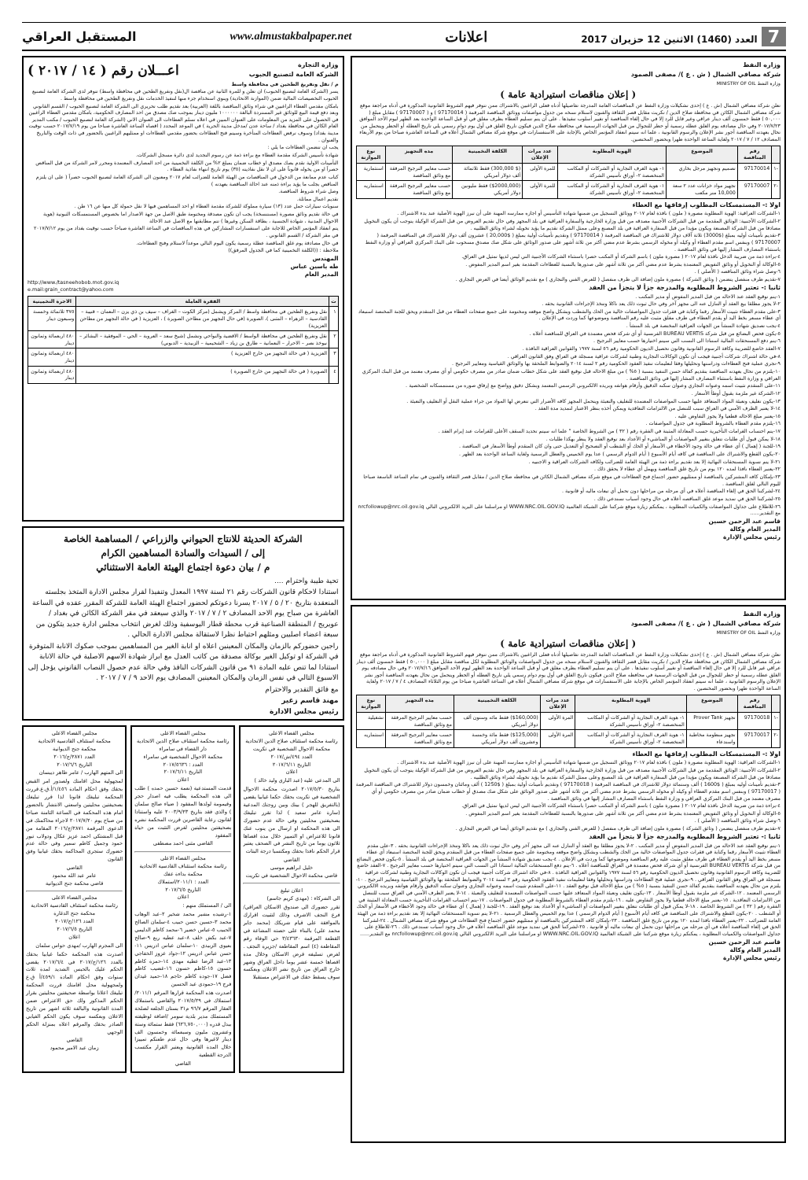7 العدد (1460) الاثنين 12 حزيران 2017
اعلانات
www.almustakbalpaper.net المستقبل العراقي
وزاره النفط
شركة مصافي الشمال ( ش . ع )/ مصفى الصمود
وزارة النفط MINISTRY OF OIL
( إعلان مناقصات استيرادية عامة )
تعلن شركة مصافي الشمال (ش . ع ) إحدى تشكيلات وزارة النفط عن المناقصات العامة المدرجة تفاصيلها أدناه فعلى الراغبين بالاشتراك ممن تتوفر فيهم الشروط القانونية المذكورة في أدناه مراجعة موقع شركة مصافي الشمال الكائن في محافظة صلاح الدين / تكريت مقابل قصر الثقافة والفنون لاستلام نسخه من جدول مواصفات ووثائق المناقصة المرقمة ( 97170014 ) و ( 97170007 ) مقابل مبلغ ( ٥٠,٠٠٠ ) فقط خمسون ألف دينار عراقي وغير قابل للرد إلا في حال إلغاء المناقصة أو تغيير أسلوب تنفيذها . على أن يتم تسليم العطاء بظرف مغلق في أو قبل الساعة الواحدة بعد الظهر ليوم الأحد الموافق ٢٠١٧/٧/٢٣ وفي حال مصادفه يوم الغلق عطله رسمية أو حظر للتجوال من قبل الجهات الرسمية في محافظه صلاح الدين فيكون تاريخ الغلق في أول يوم دوام رسمي يلي تاريخ العطله أو الحظر ويتحمل من تحال بعهدته المناقصة أجور نشر الإعلان والرسوم القانونية ، علما انه سيتم انعقاد المؤتمر الخاص بالإجابة على الاستفسارات في موقع شركة مصافي الشمال أعلاه في الساعة العاشرة صباحا من يوم الأربعاء المصادف ١٢ / ٧ / ٢٠١٧ ولغاية الساعة الواحدة ظهرا وبحضور المختصين.
| | رقم المناقصة | الموضوع | الهوية المطلوبة | عدد مرات الإعلان | الكلفة التخمينية | مده التجهيز | نوع الموازنة |
| --- | --- | --- | --- | --- | --- | --- | --- |
| -١ | 97170014 | تصميم وتجهيز مرجل بخاري | ١- هوية الغرف التجارية أو الشركات أو المكاتب المتخصصة ٢- أوراق تأسيس الشركة | للمرة الأولى | ($ 300,000) فقط ثلاثمائة ألف دولار أمريكي | حسب معايير الترجيح المرفقة مع وثائق المناقصة | استثمارية |
| -٢ | 97170007 | تجهيز مواد خزانات عدد ٢ سعة 10,000 متر مكعب | ١- هوية الغرف التجارية أو الشركات أو المكاتب المتخصصة ٢- أوراق تأسيس الشركة | للمرة الأولى | ($2000,000) فقط مليونين دولار أمريكي | حسب معايير الترجيح المرفقة مع وثائق المناقصة | استثماريه |
اولا :- المستمسكات المطلوب إرفاقها مع العطاء
١-الشركات العراقية: الهوية المطلوبة مصورة ( ملون ) نافذة لعام ٢٠١٧ ووثائق التسجيل من ضمنها شهادة التأسيس أو اجازه ممارسه المهنة على أن تبرز الهوية الأصلية عند بدء الاشتراك .
٢-الشركات الأجنبية: الوثائق المقدمة من قبل الشركات الأجنبية مصدقه من قبل وزارة الخارجية والسفارة العراقية في بلد المجهز وفي حال تقديم العروض من قبل الشركة الوكيلة يتوجب أن يكون التخويل مصادقا من قبل الشركة المصنعة ويكون مؤيدا من قبل السفارة العراقية في بلد المصنع وعلى ممثل الشركة تقديم ما يؤيد تخويله لشراء وثائق الطلبيه .
٣-تقديم تأمينات أوليه بمبلغ ($3000) ثلاثة آلاف دولار للاشتراك في المناقصة المرقمة ( 97170014 ) وتقديم تأمينات أولية بمبلغ ( $20,000 ) عشرون ألف دولار للاشتراك في المناقصة المرقمة ( 97170007 ) وبنفس اسم مقدم العطاء أو وكيله أو مخوله الرسمي بشرط عدم مضي أكثر من ثلاثة أشهر على صدور الوثائق على شكل صك مصدق مسحوب على البنك المركزي العراقي أو وزارة النفط باستثناء المصارف المشار إليها في وثائق المناقصة .
٤-براءة ذمة من ضريبة الدخل نافذة لعام ٢٠١٧ ( مصورة ملون ) باسم الشركة أو المكتب حصرا باستثناء الشركات الأجنبية التي ليس لديها تمثيل في العراق.
٥-الوكالة أو التخويل أو وثائق التفويض المعتمدة بشرط عدم مضي أكثر من ثلاثة أشهر على صدورها بالنسبة للعطاءات المقدمة بغير اسم المدير المفوض .
٦-وصل شراء وثائق المناقصه ( الأصلي ) .
٧-تقديم ظرف منفصل يتضمن ( وثائق الشركة ) مصورة ملون إضافة الى ظرف منفصل ( للعرض الفني والتجاري ) مع تقديم الوثائق أيضا في العرض التجاري .
ثانيا :- تعتبر الشروط المطلوبة والمدرجة جزأ لا يتجزأ من العقد
١-يتم توقيع العقد عند الاحاله من قبل المدير المفوض أو مدير المكتب .
٢-لا يجوز مطلقا بيع العقد أو التنازل عنه الى مجهز آخر وفي حال ثبوت ذلك يعد ناكلا وتتخذ الإجراءات القانونية بحقه .
٣-على مقدم العطاء تثبيت الأسعار رقما وكتابة في فقرات جدول المواصفات خالية من الحك والشطب وبشكل واضح موقعه ومختومة على جميع صفحات العطاء من قبل المتقدم ويحق للجنة المختصة استبعاد أي عطاء مسعر بخط اليد أو يقدم العطاء في ظرف مغلق مثبت عليه رقم المناقصة وموضوعها كما وردت في الإعلان .
٤-يجب تصديق شهادة المنشأ من الجهات العراقية المختصة في بلد المنشأ .
٥-يكون فحص البضائع من قبل شركة BUREAU VERTIS الفرنسية أو أي شركة فحص معتمدة في العراق للمناقصة أعلاه .
٦-يتم دفع المستحقات المالية استنادا الى النسب التي سيتم اختيارها حسب معايير الترجيح .
٧-العقد خاضع للضريبة وكافة الرسوم القانونية وقانون تحصيل الديون الحكومية رقم ٥٦ لسنة ١٩٧٧ والقوانين العراقية النافذة .
٨-في حالة اشتراك شركات أجنبية فيجب أن تكون الوكالات التجارية وطنية لشركات عراقية مسجلة في العراق وفق القانون العراقي .
٩-تجري عملية فتح العطاءات ودراستها وتحليلها وفقا لتعليمات تنفيذ العقود الحكومية رقم ٢ لسنة ٢٠١٤ والضوابط الملحقة بها والوثائق القياسية ومعايير الترجيح .
١٠-يلتزم من تحال بعهدته المناقصة بتقديم كفالة حسن التنفيذ بنسبة ( ٥% ) من مبلغ الاحاله قبل توقيع العقد على شكل خطاب ضمان صادر من مصرف حكومي أو أي مصرف معتمد من قبل البنك المركزي العراقي و وزارة النفط باستثناء المصارف المشار إليها في وثائق المناقصة .
١١-على المتقدم تثبيت اسمه وعنوانه التجاري وعنوان سكنه الدقيق وأرقام هواتفه وبريده الالكتروني الرسمي المعتمد وبشكل دقيق وواضح مع إرفاق صوره من مستمسكاته الشخصية .
١٢-الشركة غير ملزمة بقبول أوطأ الأسعار .
١٣-يكون تغليف وتعبئة المواد المتعاقد عليها حسب المواصفات المعتمدة للتغليف والتعبئة ويتحمل المجهز كافه الأضرار التي تتعرض لها المواد من جراء عملية النقل أو التغليف والتعبئة .
١٤-لا يعتبر الظرف الأمني في العراق سبب للتنصل من الالتزامات التعاقدية ويمكن أخذه بنظر الاعتبار لتمديد مدة العقد .
١٥-يعتبر مبلغ الاحاله قطعيا ولا يجوز التفاوض عليه .
١٦-يلتزم مقدم العطاء بالشروط المطلوبة في جدول المواصفات .
١٧-يتم احتساب الغرامات التأخيرية حسب المعادلة المثبتة في الفقرة رقم ( ٣٢ ) من الشروط الخاصة " علما انه سيتم تحديد السقف الأعلى للغرامات عند إبرام العقد .
١٨-لا يمكن قبول أي طلبات تتعلق بتغيير المواصفات أو المناشيء أو الأعداد بعد توقيع العقد ولا ينظر بهكذا طلبات .
١٩-للجنة ( إهمال ) أي عطاء في حالة وجود الأخطاء في الأسعار أو الحك أو الشطب أو التصحيح أو التعديل حتى وان كان المتقدم أوطأ الأسعار في المناقصة .
٢٠-يكون القطع والاشتراك على المناقصة في كافه أيام الأسبوع ( أيام الدوام الرسمي ) عدا يوم الخميس والعطل الرسمية ولغاية الساعة الواحدة بعد الظهر .
٢١-لا يتم تسوية المستحقات النهائية إلا بعد تقديم براءة ذمة من الهيئة العامة للضرائب ولكافه الشركات العراقية و الاجنبيه .
٢٢-يعتبر العطاء نافذا لمده ١٢٠ يوم من تاريخ غلق المناقصة ويهمل أي عطاء لا يحقق ذلك .
٢٣-بإمكان كافه المشتركين بالمناقصة أو ممثليهم حضور اجتماع فتح العطاءات في موقع شركة مصافي الشمال الكائن في محافظه صلاح الدين / مقابل قصر الثقافة والفنون في تمام الساعة التاسعة صباحا لليوم التالي لغلق المناقصة .
٢٤-لشركتنا الحق في إلغاء المناقصة أعلاه في أي مرحله من مراحلها دون تحمل أي تبعات ماليه أو قانونية .
٢٥-لشركتنا الحق في تمديد موعد غلق المناقصه أعلاه في حال وجود أسباب تستدعي ذلك .
٢٦-للاطلاع على جداول المواصفات والكميات المطلوبة ، يمكنكم زيارة موقع شركتنا على الشبكة العالمية WWW.NRC.OIL.GOV.IQ او مراسلتنا على البريد الالكتروني التالي nrcfollowup@nrc.oil.gov.iq مع التقدير......
قاسم عبد الرحمن حسين
المدير العام وكالة
رئيس مجلس الإدارة
وزاره النفط
شركة مصافي الشمال ( ش . ع )/ مصفى الصمود
وزارة النفط MINISTRY OF OIL
( إعلان مناقصات استيرادية عامة )
تعلن شركة مصافي الشمال (ش . ع ) إحدى تشكيلات وزارة النفط عن المناقصات العامة المدرجة تفاصيلها أدناه فعلى الراغبين بالاشتراك ممن تتوفر فيهم الشروط القانونية المذكورة في أدناه مراجعة موقع شركة مصافي الشمال الكائن في محافظة صلاح الدين / تكريت مقابل قصر الثقافة والفنون لاستلام نسخه من جدول المواصفات والوثائق المطلوبة لكل مناقصة مقابل مبلغ ( ٥٠,٠٠٠ ) فقط خمسون ألف دينار عراقي غير قابل للرد إلا في حال إلغاء المناقصة أو تغيير أسلوب تنفيذها . على أن يتم تسليم العطاء بظرف مغلق في أو قبل الساعة الواحدة بعد الظهر ليوم الأحد الموافق ٢٠١٧/٧/١٦ وفي حال مصادفه يوم الغلق عطله رسمية أو حظر للتجوال من قبل الجهات الرسمية في محافظه صلاح الدين فيكون تاريخ الغلق في أول يوم دوام رسمي يلي تاريخ العطله أو الحظر ويتحمل من تحال بعهدته المناقصة أجور نشر الإعلان والرسوم القانونية ، علما انه سيتم انعقاد المؤتمر الخاص بالإجابة على الاستفسارات في موقع شركة مصافي الشمال أعلاه في الساعة العاشرة صباحا من يوم الثلاثاء المصادف ٤ / ٧ / ٢٠١٧ ولغاية الساعة الواحدة ظهرا وبحضور المختصين .
| | رقم المناقصة | الموضوع | الهوية المطلوبة | عدد مرات الإعلان | الكلفة التخمينية | مده التجهيز | نوع الموازنة |
| --- | --- | --- | --- | --- | --- | --- | --- |
| -١ | 97170018 | تجهيز Prover Tank | ١- هوية الغرف التجارية أو الشركات أو المكاتب المتخصصة ٢- أوراق تأسيس الشركة | المرة الأولى | ($160,000) فقط مائه وستون ألف دولار أمريكي | حسب معايير الترجيح المرفقة مع وثائق المناقصة | تشغيلية |
| -٢ | 97170017 | تجهيز منظومة مخاطبة واستدعاء | ١- هوية الغرف التجارية أو الشركات أو المكاتب المتخصصة ٢- أوراق تأسيس الشركة | المرة الأولى | ($125,000) فقط مائة وخمسة وعشرون ألف دولار أمريكي | حسب معايير الترجيح المرفقة مع وثائق المناقصة | استثماريه |
اولا :- المستمسكات المطلوب إرفاقها مع العطاء
١-الشركات العراقية: الهوية المطلوبة مصورة ( ملون ) نافذة لعام ٢٠١٧ ووثائق التسجيل من ضمنها شهادة التأسيس أو اجازه ممارسه المهنة على أن تبرز الهوية الأصلية عند بدء الاشتراك .
٢-الشركات الأجنبية: الوثائق المقدمة من قبل الشركات الأجنبية مصدقه من قبل وزارة الخارجية والسفارة العراقية في بلد المجهز وفي حال تقديم العروض من قبل الشركة الوكيلة يتوجب أن يكون التخويل مصادقا من قبل الشركة المصنعة ويكون مؤيدا من قبل السفارة العراقية في بلد المصنع وعلى ممثل الشركة تقديم ما يؤيد تخويله لشراء وثائق الطلبيه .
٣-تقديم تأمينات أوليه بمبلغ ( $1600 ) ألف وستمائة دولار للاشتراك في المناقصة المرقمة ( 97170018 ) وتقديم تأمينات أولية بمبلغ ( $1250 ) ألف ومائتان وخمسون دولار للاشتراك في المناقصة المرقمة ( 97170017 ) وبنفس اسم مقدم العطاء أو وكيله أو مخوله الرسمي بشرط عدم مضي أكثر من ثلاثة أشهر على صدور الوثائق على شكل صك مصدق أو خطاب ضمان صادر من مصرف حكومي أو أي مصرف معتمد من قبل البنك المركزي العراقي و وزارة النفط باستثناء المصارف المشار إليها في وثائق المناقصة .
٤-براءة ذمة من ضريبة الدخل نافذة لعام ٢٠١٧ ( مصورة ملون ) باسم الشركة أو المكتب حصرا باستثناء الشركات الأجنبية التي ليس لديها تمثيل في العراق.
٥-الوكالة أو التخويل أو وثائق التفويض المعتمدة بشرط عدم مضي أكثر من ثلاثة أشهر على صدورها بالنسبة للعطاءات المقدمة بغير اسم المدير المفوض .
٦-وصل شراء وثائق المناقصه ( الأصلي ) .
٧-تقديم ظرف منفصل يتضمن ( وثائق الشركة ) مصورة ملون إضافة الى ظرف منفصل ( للعرض الفني والتجاري ) مع تقديم الوثائق أيضا في العرض التجاري .
ثانيا :- تعتبر الشروط المطلوبة والمدرجة جزأ لا يتجزأ من العقد
١-يتم توقيع العقد عند الاحاله من قبل المدير المفوض أو مدير المكتب . ٢-لا يجوز مطلقا بيع العقد أو التنازل عنه الى مجهز آخر وفي حال ثبوت ذلك يعد ناكلا وتتخذ الإجراءات القانونية بحقه . ٣-على مقدم العطاء تثبيت الأسعار رقما وكتابة في فقرات جدول المواصفات خالية من الحك والشطب وبشكل واضح موقعه ومختومة على جميع صفحات العطاء من قبل المتقدم ويحق للجنة المختصة استبعاد أي عطاء مسعر بخط اليد أو يقدم العطاء في ظرف مغلق مثبت عليه رقم المناقصة وموضوعها كما وردت في الإعلان . ٤-يجب تصديق شهادة المنشأ من الجهات العراقية المختصة في بلد المنشأ . ٥-يكون فحص البضائع من قبل شركة BUREAU VERTIS الفرنسية أو أي شركة فحص معتمدة في العراق للمناقصة أعلاه . ٦-يتم دفع المستحقات المالية استنادا الى النسب التي سيتم اختيارها حسب معايير الترجيح . ٧-العقد خاضع للضريبة وكافة الرسوم القانونية وقانون تحصيل الديون الحكومية رقم ٥٦ لسنة ١٩٧٧ والقوانين العراقية النافذة . ٨-في حالة اشتراك شركات أجنبية فيجب أن تكون الوكالات التجارية وطنية لشركات عراقية مسجلة في العراق وفق القانون العراقي . ٩-تجري عملية فتح العطاءات ودراستها وتحليلها وفقا لتعليمات تنفيذ العقود الحكومية رقم ٢ لسنة ٢٠١٤ والضوابط الملحقة بها والوثائق القياسية ومعايير الترجيح . ١٠-يلتزم من تحال بعهدته المناقصة بتقديم كفالة حسن التنفيذ بنسبة ( ٥% ) من مبلغ الاحاله قبل توقيع العقد . ١١-على المتقدم تثبيت اسمه وعنوانه التجاري وعنوان سكنه الدقيق وأرقام هواتفه وبريده الالكتروني الرسمي المعتمد . ١٢-الشركة غير ملزمة بقبول أوطأ الأسعار . ١٣-يكون تغليف وتعبئة المواد المتعاقد عليها حسب المواصفات المعتمدة للتغليف والتعبئة . ١٤-لا يعتبر الظرف الأمني في العراق سبب للتنصل من الالتزامات التعاقدية . ١٥-يعتبر مبلغ الاحاله قطعيا ولا يجوز التفاوض عليه . ١٦-يلتزم مقدم العطاء بالشروط المطلوبة في جدول المواصفات . ١٧-يتم احتساب الغرامات التأخيرية حسب المعادلة المثبتة في الفقرة رقم ( ٣٢ ) من الشروط الخاصة . ١٨-لا يمكن قبول أي طلبات تتعلق بتغيير المواصفات أو المناشيء أو الأعداد بعد توقيع العقد . ١٩-للجنة ( إهمال ) أي عطاء في حالة وجود الأخطاء في الأسعار أو الحك أو الشطب . ٢٠-يكون القطع والاشتراك على المناقصة في كافه أيام الأسبوع ( أيام الدوام الرسمي ) عدا يوم الخميس والعطل الرسمية . ٢١-لا يتم تسوية المستحقات النهائية إلا بعد تقديم براءة ذمة من الهيئة العامة للضرائب . ٢٢-يعتبر العطاء نافذا لمده ١٢٠ يوم من تاريخ غلق المناقصة . ٢٣-بإمكان كافه المشتركين بالمناقصة أو ممثليهم حضور اجتماع فتح العطاءات في موقع شركة مصافي الشمال . ٢٤-لشركتنا الحق في إلغاء المناقصة أعلاه في أي مرحله من مراحلها دون تحمل أي تبعات ماليه أو قانونية . ٢٥-لشركتنا الحق في تمديد موعد غلق المناقصه أعلاه في حال وجود أسباب تستدعي ذلك . ٢٦-للاطلاع على جداول المواصفات والكميات المطلوبة ، يمكنكم زيارة موقع شركتنا على الشبكة العالمية WWW.NRC.OIL.GOV.IQ او مراسلتنا على البريد الالكتروني التالي nrcfollowup@nrc.oil.gov.iq مع التقدير......
قاسم عبد الرحمن حسين
المدير العام وكالة
رئيس مجلس الإدارة
وزارة التجارة
الشركة العامة لتصنيع الحبوب
اعـــلان رقم ( ١٤ / ٢٠١٧ )
م / نقل وتفريغ الطحين في محافظة واسط
يسر (الشركة العامة لتصنيع الحبوب) ان تعلن و للمرة الثانية عن مناقصة ال(نقل وتفريغ الطحين في محافظة واسط) تتوفر لدى الشركة العامة لتصنيع الحبوب التخصيصات المالية ضمن (الموازنة الاتحادية) وينوي استخدام جزء منها لتنفيذ الخدمات نقل وتفريغ الطحين في محافظة واسط .
بامكان مقدمي العطاء الراغبين في شراء وثائق المناقصة باللغة (العربية) بعد تقديم طلب تحريري الى الشركة العامة لتصنيع الحبوب / القسم القانوني وبعد دفع قيمة البيع للوثائق غير المستردة البالغة ١٠٠٠٠٠٠ مليون دينار بموجب صك مصدق من احد المصارف الحكومية، بامكان مقدمي العطاء الراغبين في الحصول على المزيد من المعلومات على العنوان المبين في اعلاه تسلم العطاءات الى العنوان الاتي (الشركة العامة لتصنيع الحبوب / مكتب المدير العام الكائن في محافظة بغداد / ساحة عدن /مدخل مدينة الحرية ) في الموعد المحدد ( اقصاه الساعة العاشرة صباحا من يوم ٢٠١٧/٧/١٩ حسب توقيت مدينة بغداد) وسوف ترفض العطاءات المتأخرة وسيتم فتح العطاءات بحضور مقدمي العطاءات او ممثليهم الراغبين بالحضور في ذات الوقت والتاريخ والعنوان .
يجب ان تتضمن العطاءات ما يلي :
شهادة تأسيس الشركة مقدمة العطاء مع براءة ذمة عن رسوم التجديد لدى دائرة مسجل الشركات.
التأمينات الاولية تقدم بصك مصدق او خطاب ضمان بمبلغ ٢% من الكلفة التخمينية من احد المصارف المعتمدة ومحرر لامر الشركة من قبل المناقص حصراً او من يخوله قانوناً على ان لا تقل نفاذيته (٣٥) يوم تاريخ انتهاء نفاذية العطاء .
كتاب عدم ممانعة من الدخول في المناقصات من الهيئة العامة للضرائب لعام ٢٠١٧ ومعنون الى الشركة العامة لتصنيع الحبوب حصراً ( على ان يلتزم المناقص بجلب ما يؤيد براءة ذمته عند احالة المناقصة بعهدته )
وصل شراء شروط المناقصة.
تقديم اعمال مماثلة.
سنويات سيارات حمل عدد (١٣) سيارة مملوكة للشركة مقدمة العطاء او احد المساهمين فيها لا تقل حمولة كل منها عن ١٦ طن .
في حالة تقديم وثائق مصورة (مستنسخة) يجب ان تكون مصدقة ومختومة طبق الاصل من جهة الاصدار اما بخصوص المستمسكات الثبوتية (هوية الاحوال المدنية ، شهادة الجنسية ، بطاقة السكن وغيرها ) تتم مطابقتها مع الاصل عند الاحالة
يتم انعقاد المؤتمر الخاص للاجابة على استفسارات المشاركين في هذه المناقصات في الساعة العاشرة صباحاً حسب توقيت بغداد من يوم ٢٠١٧/٧/١٢ في مقر الشركة / القسم القانوني .
في حال مصادفة يوم غلق المناقصة عطلة رسمية يكون اليوم التالي موعداً لاستلام وفتح العطاءات.
ملاحظة : ((الكلفة التخمينية كما في الجدول المرفق))
المهندس
طه ياسين عباس
المدير العام
http://www./tasneehobob.mot.gov.iq
e.mail:grain_contract@yahoo.com
| ت | الفقرة العاملة | الاجرة التخمينية |
| --- | --- | --- |
| ١ | نقل وتفريغ الطحين في محافظة واسط / المركز ويشمل (مركز الكوت – الغراف – سيف بن ذي يزن – النعمان – قتيبة – القادسية – الزهراء – المثنى )، الصويرة (في حال التجهيز من مطاحن الصويرة ) ، العزيزية ( في حالة التجهيز من مطاحن العزيزية) | ٣٧٥ ثلاثمائة وخمسة وسبعون دينار |
| ٢ | نقل وتفريغ الطحين في محافظة الواسط / الاقضية والنواحي وتشمل (شيخ سعد – العروبة – الحي – الموفقية – البشائر – نيوخذ نصر – الاحرار – النعمانية – طارق بن زياد – الشحيمية – الزبيدية – الدبوني) | ٤٨٠ اربعمائة وثمانون دينار |
| ٣ | العزيزية ( في حالة التجهيز من خارج العزيزية ) | ٤٨٠ اربعمائة وثمانون دينار |
| ٤ | الصويرة ( في حالة التجهيز من خارج الصويرة ) | ٤٨٠ اربعمائة وثمانون دينار |
الشركة الحديثة للانتاج الحيواني والزراعي / المساهمة الخاصة
إلى / السيدات والسادة المساهمين الكرام
م / بيان دعوة اجتماع الهيئة العامة الاستثنائي
تحية طيبة واحترام ....
استنادا لاحكام قانون الشركات رقم ٢١ لسنة ١٩٩٧ المعدل وتنفيذا لقرار مجلس الادارة المتخذ بجلسته المنعقدة بتاريخ ٢٠ / ٥ / ٢٠١٧ يسرنا دعوتكم لحضور اجتماع الهيئة العامة للشركة المقرر عقده في الساعة العاشرة من صباح يوم الاحد المصادف ٢ / ٧ / ٢٠١٧ والذي سيعقد في مقر الشركة الكائن في بغداد / عويريج / المنطقة الصناعية قرب محطة قطار اليوسفية وذلك لغرض انتخاب مجلس ادارة جديد يتكون من سبعة اعضاء اصليين ومثلهم احتياط نظرا لاستقالة مجلس الادارة الحالي .
راجين حضوركم بالزمان والمكان المعينين اعلاه او انابة الغير من المساهمين بموجب صكوك الانابة المتوفرة في الشركة او توكيل الغير بوكالة مصدقة من كاتب العدل مع ابراز شهادة الاسهم الاصلية في حالة الانابة استنادا لما تنص عليه المادة ٩١ من قانون الشركات النافذ وفي حالة عدم حصول النصاب القانوني يؤجل إلى الاسبوع التالي في نفس الزمان والمكان المعينين المصادف يوم الاحد ٩ / ٧ / ٢٠١٧ .
مع فائق التقدير والاحترام
مهند قاسم زغير
رئيس مجلس الادارة
مجلس القضاء الاعلى
رئاسة محكمة استئناف صلاح الدين الاتحادية
محكمة الاحوال الشخصية في تكريت
العدد ٤٩٤/ش/٢٠١٧
التاريخ ٢٠١٧/٦/١١
اعلان
الى المدعى عليه (عبد الباري وليد خالد )
بتاريخ ٢٠١٧/٥/٣٠ اصدرت محكمة الاحوال الشخصية في تكريت بحقك حكما غيابيا يقضي (بالتفريق للهجر ) بينك وبين زوجتك المدعية (سارة عامر سعيد ) لذا تقرر تبليغك بصحيفتين محليتين وفي حالة عدم حضورك الى هذه المحكمة او ارسال من ينوب عنك قانونا للاعتراض او التمييز خلال مدة اقصاها ثلاثون يوما من تاريخ النشر في الصحف يعتبر قرار الحكم نافذا بحقك ومكتسبا درجة البتات
القاضي
خليل ابراهيم موسى
قاضي محكمة الاحوال الشخصية في تكريت
اعلان تبليغ
الى الشركاء : (مهدي كريم جاسم)
تقرر حضورك الى صندوق الاسكان العراقي/فرع النجف الاشرف وذلك لتثبيت اقرارك بالموافقة على قيام شريكك (محمد جابر محمد علي) بالبناء على حصته المشاعة في القطعة المرقمة ٣/٤٣٦٣٠ حي الوفاء رقم المقاطعة (٤) اسم المقاطعة /جزيرة النجف . لغرض تسليفه قرض الاسكان وخلال مدة اقصاها خمسة عشر يوما داخل العراق وشهر خارج العراق من تاريخ نشر الاعلان وبعكسه سوف يسقط حقك في الاعتراض مستقبلا
مجلس القضاء الاعلى
رئاسة محكمة استئناف صلاح الدين الاتحادية
دار القضاء في سامراء
محكمة الاحوال الشخصية في سامراء
العدد : ٢٠١٧/٥٦٣٦
التاريخ ٢٠١٧/٦/١١
اعلان
قدمت المستدعية (نعمة حسين حمده ) طلب الى هذه المحكمة يطلب فيه اصدار حجر وقيمومة لولدها المفقود ( ضياء صالح سلمان ) والذي فقد بتاريخ ٢٠٠٣/٩/٢٣ عليه واستنادا لقانون رعاية القاصرين قررت المحكمة نشره بصحيفتين محليتين لغرض التثبت من حياة المفقود
القاضي مثنى احمد مصطفى
مجلس القضاء الاعلى
رئاسة محكمة استئناف القادسية الاتحادية
محكمة بداءة عفك
العدد : ٢٠١١/١/استملاك
التاريخ ٢٠١٧/٦/٥
اعلان
الى / المستملك منهم :
١-رشيده مشير محمد شخير ٢-عبد الوهاب محمد ٣-حسين حسن حبيب ٤-سلمان الصالح الحبيب ٥-عباس خضير ٦-محمد كاظم الدليمي ٧-عبد بكش خلف ٨-عبد عطيه ربع ٩-صالح بعيوي الزبيدي ١٠-سلمان عباس ادريس ١١-حسن عباس ادريس ١٢-جواد عزوز الخفاجي ١٣-عبد الرضا عطيه مهدي ١٤-حمزة كاظم حسون ١٥-كاظم حسون ١٦-غضيب كاظم فضل ١٧-جودة كاظم حاجم ١٨-حميد غيدان فرج ١٩-حمودي عبد الحسين
اصدرت هذه المحكمة قرارها المرقم ٢٠١١/١/استملاك في ٢٠١٧/٥/٢٩ والقاضي باستملاك العقار المرقم ٩٦/٧ م٣١ بستان الجلعه لصلحة المستملك مدير بلدية سومر /اضافة لوظيفته ببدل قدره (٦٢٦,٧٥٠,٠٠٠) فقط ستمائة وستة وعشرون مليون وسبعمائة وخمسون الف دينار لاغيرها وفي حال عدم طعنكم تمييزا خلال المدة القانونية ويعتبر القرار مكتسب الدرجة القطعية
القاضي
مجلس القضاء الاعلى
محكمة استئناف القادسية الاتحادية
محكمة جنح الديوانية
العدد ٢٨٧١/ج/٢٠١٦
التاريخ ٢٠١٧/٦/٦
الى المتهم الهارب / عامر ظاهر ديبسان
لمجهولية محل اقامتك ولصدور امر القبض بحقك وفق احكام المادة ١/٤٥٦/أ.ق.ع.قررت المحكمة تبليغك قانونا لذا قرر تبليغك بصحيفتين محليتين واسعتي الانتشار بالحضور امام هذه المحكمة في الساعة الثامنة صباحا من صباح يوم ٢٠١٧/٧/٢٠ لاجراء محاكمتك في الدعوى المرقمة ٢٨٧١/ج/٢٠١٦ المقامة من قبل المشتكي احمد عزيز عكال ودولاب تبور حمود وجميل كاظم سمير وفي حالة عدم حضورك ستجري المحاكمة بحقك غيابيا وفق القانون
القاضي
عامر عبد الله محمود
قاضي محكمة جنح الديوانية
مجلس القضاء الاعلى
رئاسة محكمة استئناف القادسية الاتحادية
محكمة جنح الدغارة
العدد ١٢٦/ج/٢٠١٧
التاريخ ٢٠١٧/٦/٥
اعلان
الى المجرم الهارب /مهدي حواس سلمان
اصدرت هذه المحكمة حكما غيابيا بحقك بالعدد ١٢٦/ج/٢٠١٧ في ٢٠١٧/٦/٤ يقضي الحكم عليك بالحبس الشديد لمدة ثلاث سنوات وفق احكام المادة ٤٥٩/١/أ ق.ع ولمجهولية محل اقامتك قررت المحكمة تبليغك اعلانا بواسطة صحيفتين محليتين بقرار الحكم المذكور ولك حق الاعتراض ضمن المدة القانونية والبالغة ثلاثة اشهر من تاريخ الاعلان وبعكسه سوف يكون الحكم الغيابي الصادر بحقك والمرقم اعلاه بمنزلة الحكم الوجهي
القاضي
زمان عبد الامير محمود